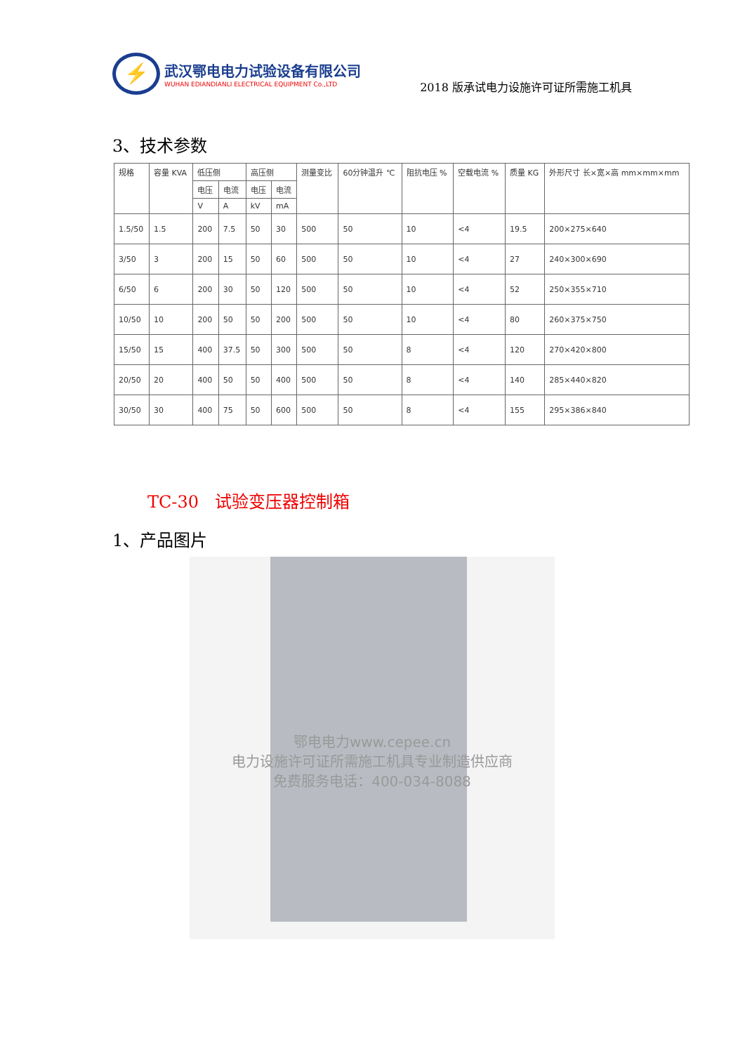⚡
武汉鄂电电力试验设备有限公司
WUHAN EDIANDIANLI ELECTRICAL EQUIPMENT Co.,LTD
2018 版承试电力设施许可证所需施工机具
3、技术参数
| 规格 | 容量 KVA | 低压侧 | | 高压侧 | | 测量变比 | 60分钟温升 ℃ | 阻抗电压 % | 空载电流 % | 质量 KG | 外形尺寸 长×宽×高 mm×mm×mm |
| --- | --- | --- | --- | --- | --- | --- | --- | --- | --- | --- | --- |
| | | 电压 | 电流 | 电压 | 电流 | | | | | | |
| | | V | A | kV | mA | | | | | | |
| 1.5/50 | 1.5 | 200 | 7.5 | 50 | 30 | 500 | 50 | 10 | <4 | 19.5 | 200×275×640 |
| 3/50 | 3 | 200 | 15 | 50 | 60 | 500 | 50 | 10 | <4 | 27 | 240×300×690 |
| 6/50 | 6 | 200 | 30 | 50 | 120 | 500 | 50 | 10 | <4 | 52 | 250×355×710 |
| 10/50 | 10 | 200 | 50 | 50 | 200 | 500 | 50 | 10 | <4 | 80 | 260×375×750 |
| 15/50 | 15 | 400 | 37.5 | 50 | 300 | 500 | 50 | 8 | <4 | 120 | 270×420×800 |
| 20/50 | 20 | 400 | 50 | 50 | 400 | 500 | 50 | 8 | <4 | 140 | 285×440×820 |
| 30/50 | 30 | 400 | 75 | 50 | 600 | 500 | 50 | 8 | <4 | 155 | 295×386×840 |
TC-30 试验变压器控制箱
1、产品图片
鄂电电力www.cepee.cn
电力设施许可证所需施工机具专业制造供应商
免费服务电话：400-034-8088